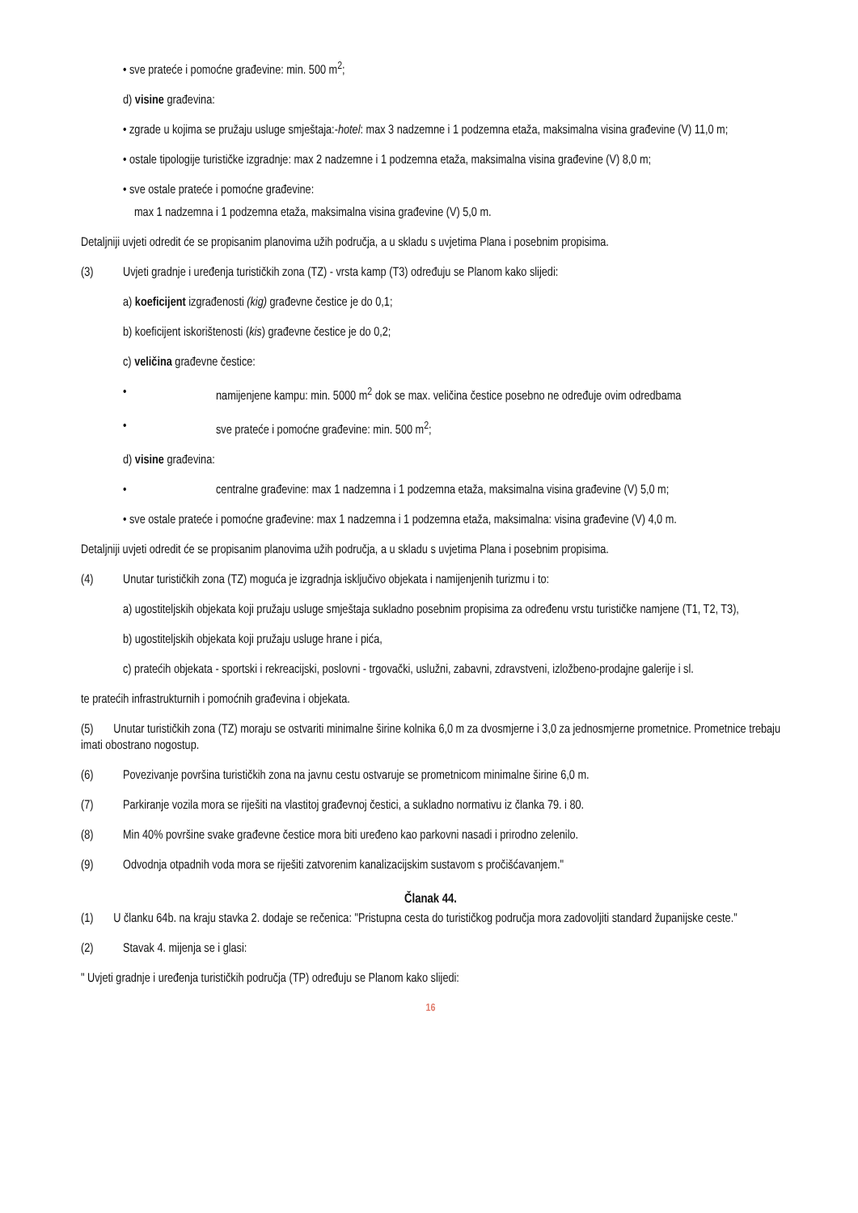• sve prateće i pomoćne građevine: min. 500 m<sup>2</sup>;
d) visine građevina:
• zgrade u kojima se pružaju usluge smještaja:-hotel: max 3 nadzemne i 1 podzemna etaža, maksimalna visina građevine (V) 11,0 m;
• ostale tipologije turističke izgradnje: max 2 nadzemne i 1 podzemna etaža, maksimalna visina građevine (V) 8,0 m;
• sve ostale prateće i pomoćne građevine:
max 1 nadzemna i 1 podzemna etaža, maksimalna visina građevine (V) 5,0 m.
Detaljniji uvjeti odredit će se propisanim planovima užih područja, a u skladu s uvjetima Plana i posebnim propisima.
(3) Uvjeti gradnje i uređenja turističkih zona (TZ) - vrsta kamp (T3) određuju se Planom kako slijedi:
a) koeficijent izgrađenosti (kig) građevne čestice je do 0,1;
b) koeficijent iskorištenosti (kis) građevne čestice je do 0,2;
c) veličina građevne čestice:
• namijenjene kampu: min. 5000 m<sup>2</sup> dok se max. veličina čestice posebno ne određuje ovim odredbama
• sve prateće i pomoćne građevine: min. 500 m<sup>2</sup>;
d) visine građevina:
• centralne građevine: max 1 nadzemna i 1 podzemna etaža, maksimalna visina građevine (V) 5,0 m;
• sve ostale prateće i pomoćne građevine: max 1 nadzemna i 1 podzemna etaža, maksimalna: visina građevine (V) 4,0 m.
Detaljniji uvjeti odredit će se propisanim planovima užih područja, a u skladu s uvjetima Plana i posebnim propisima.
(4) Unutar turističkih zona (TZ) moguća je izgradnja isključivo objekata i namijenjenih turizmu i to:
a) ugostiteljskih objekata koji pružaju usluge smještaja sukladno posebnim propisima za određenu vrstu turističke namjene (T1, T2, T3),
b) ugostiteljskih objekata koji pružaju usluge hrane i pića,
c) pratećih objekata - sportski i rekreacijski, poslovni - trgovački, uslužni, zabavni, zdravstveni, izložbeno-prodajne galerije i sl.
te pratećih infrastrukturnih i pomoćnih građevina i objekata.
(5) Unutar turističkih zona (TZ) moraju se ostvariti minimalne širine kolnika 6,0 m za dvosmjerne i 3,0 za jednosmjerne prometnice. Prometnice trebaju imati obostrano nogostup.
(6) Povezivanje površina turističkih zona na javnu cestu ostvaruje se prometnicom minimalne širine 6,0 m.
(7) Parkiranje vozila mora se riješiti na vlastitoj građevnoj čestici, a sukladno normativu iz članka 79. i 80.
(8) Min 40% površine svake građevne čestice mora biti uređeno kao parkovni nasadi i prirodno zelenilo.
(9) Odvodnja otpadnih voda mora se riješiti zatvorenim kanalizacijskim sustavom s pročišćavanjem."
Članak 44.
(1) U članku 64b. na kraju stavka 2. dodaje se rečenica: "Pristupna cesta do turističkog područja mora zadovoljiti standard županijske ceste."
(2) Stavak 4. mijenja se i glasi:
" Uvjeti gradnje i uređenja turističkih područja (TP) određuju se Planom kako slijedi:
16